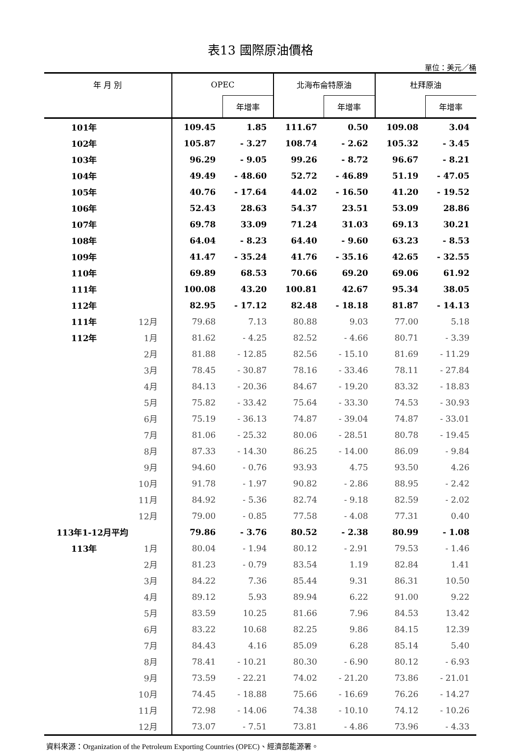表13 國際原油價格
單位：美元／桶
| 年 月 別 | | OPEC | | 北海布侖特原油 | | 杜拜原油 | |
| --- | --- | --- | --- | --- | --- | --- | --- |
| | | | 年增率 | | 年增率 | | 年增率 |
| 101年 | | 109.45 | 1.85 | 111.67 | 0.50 | 109.08 | 3.04 |
| 102年 | | 105.87 | - 3.27 | 108.74 | - 2.62 | 105.32 | - 3.45 |
| 103年 | | 96.29 | - 9.05 | 99.26 | - 8.72 | 96.67 | - 8.21 |
| 104年 | | 49.49 | - 48.60 | 52.72 | - 46.89 | 51.19 | - 47.05 |
| 105年 | | 40.76 | - 17.64 | 44.02 | - 16.50 | 41.20 | - 19.52 |
| 106年 | | 52.43 | 28.63 | 54.37 | 23.51 | 53.09 | 28.86 |
| 107年 | | 69.78 | 33.09 | 71.24 | 31.03 | 69.13 | 30.21 |
| 108年 | | 64.04 | - 8.23 | 64.40 | - 9.60 | 63.23 | - 8.53 |
| 109年 | | 41.47 | - 35.24 | 41.76 | - 35.16 | 42.65 | - 32.55 |
| 110年 | | 69.89 | 68.53 | 70.66 | 69.20 | 69.06 | 61.92 |
| 111年 | | 100.08 | 43.20 | 100.81 | 42.67 | 95.34 | 38.05 |
| 112年 | | 82.95 | - 17.12 | 82.48 | - 18.18 | 81.87 | - 14.13 |
| 111年 | 12月 | 79.68 | 7.13 | 80.88 | 9.03 | 77.00 | 5.18 |
| 112年 | 1月 | 81.62 | - 4.25 | 82.52 | - 4.66 | 80.71 | - 3.39 |
| | 2月 | 81.88 | - 12.85 | 82.56 | - 15.10 | 81.69 | - 11.29 |
| | 3月 | 78.45 | - 30.87 | 78.16 | - 33.46 | 78.11 | - 27.84 |
| | 4月 | 84.13 | - 20.36 | 84.67 | - 19.20 | 83.32 | - 18.83 |
| | 5月 | 75.82 | - 33.42 | 75.64 | - 33.30 | 74.53 | - 30.93 |
| | 6月 | 75.19 | - 36.13 | 74.87 | - 39.04 | 74.87 | - 33.01 |
| | 7月 | 81.06 | - 25.32 | 80.06 | - 28.51 | 80.78 | - 19.45 |
| | 8月 | 87.33 | - 14.30 | 86.25 | - 14.00 | 86.09 | - 9.84 |
| | 9月 | 94.60 | - 0.76 | 93.93 | 4.75 | 93.50 | 4.26 |
| | 10月 | 91.78 | - 1.97 | 90.82 | - 2.86 | 88.95 | - 2.42 |
| | 11月 | 84.92 | - 5.36 | 82.74 | - 9.18 | 82.59 | - 2.02 |
| | 12月 | 79.00 | - 0.85 | 77.58 | - 4.08 | 77.31 | 0.40 |
| 113年1-12月平均 | | 79.86 | - 3.76 | 80.52 | - 2.38 | 80.99 | - 1.08 |
| 113年 | 1月 | 80.04 | - 1.94 | 80.12 | - 2.91 | 79.53 | - 1.46 |
| | 2月 | 81.23 | - 0.79 | 83.54 | 1.19 | 82.84 | 1.41 |
| | 3月 | 84.22 | 7.36 | 85.44 | 9.31 | 86.31 | 10.50 |
| | 4月 | 89.12 | 5.93 | 89.94 | 6.22 | 91.00 | 9.22 |
| | 5月 | 83.59 | 10.25 | 81.66 | 7.96 | 84.53 | 13.42 |
| | 6月 | 83.22 | 10.68 | 82.25 | 9.86 | 84.15 | 12.39 |
| | 7月 | 84.43 | 4.16 | 85.09 | 6.28 | 85.14 | 5.40 |
| | 8月 | 78.41 | - 10.21 | 80.30 | - 6.90 | 80.12 | - 6.93 |
| | 9月 | 73.59 | - 22.21 | 74.02 | - 21.20 | 73.86 | - 21.01 |
| | 10月 | 74.45 | - 18.88 | 75.66 | - 16.69 | 76.26 | - 14.27 |
| | 11月 | 72.98 | - 14.06 | 74.38 | - 10.10 | 74.12 | - 10.26 |
| | 12月 | 73.07 | - 7.51 | 73.81 | - 4.86 | 73.96 | - 4.33 |
資料來源：Organization of the Petroleum Exporting Countries (OPEC)、經濟部能源署。